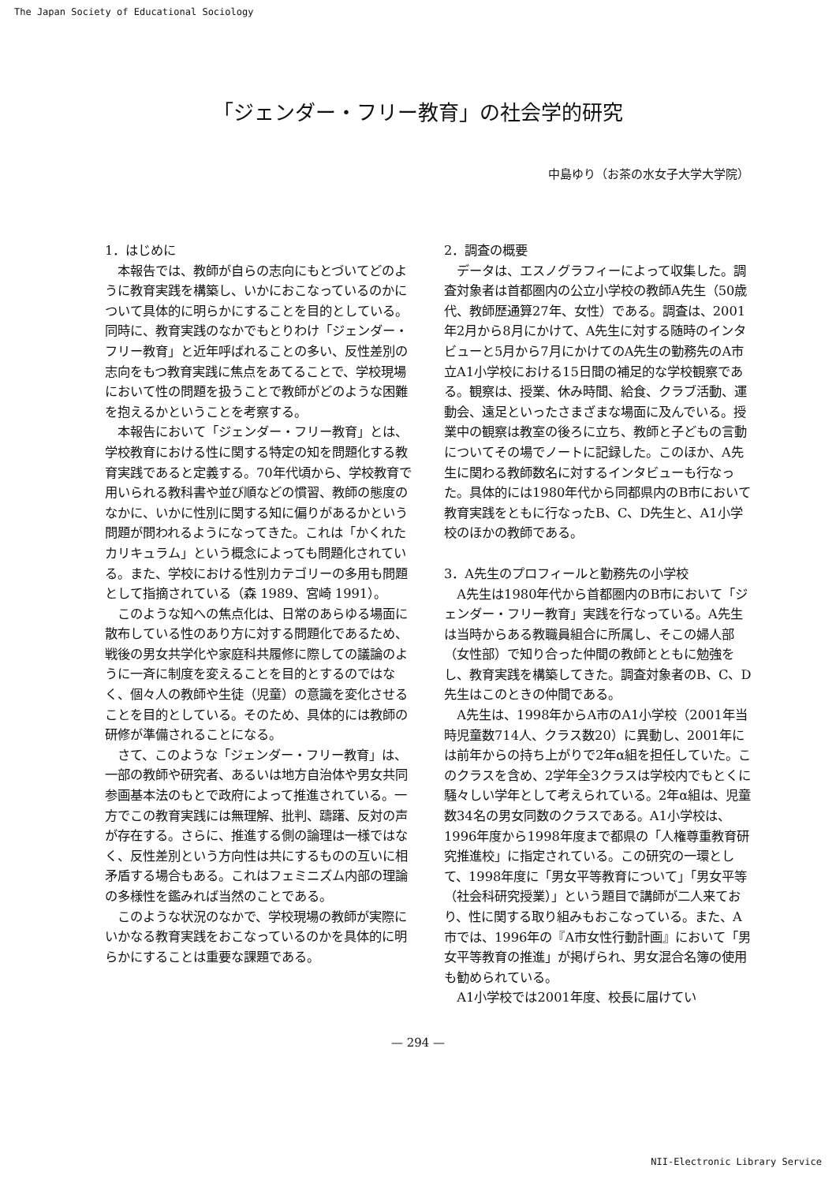The Japan Society of Educational Sociology
「ジェンダー・フリー教育」の社会学的研究
中島ゆり（お茶の水女子大学大学院）
1．はじめに
本報告では、教師が自らの志向にもとづいてどのように教育実践を構築し、いかにおこなっているのかについて具体的に明らかにすることを目的としている。同時に、教育実践のなかでもとりわけ「ジェンダー・フリー教育」と近年呼ばれることの多い、反性差別の志向をもつ教育実践に焦点をあてることで、学校現場において性の問題を扱うことで教師がどのような困難を抱えるかということを考察する。
本報告において「ジェンダー・フリー教育」とは、学校教育における性に関する特定の知を問題化する教育実践であると定義する。70年代頃から、学校教育で用いられる教科書や並び順などの慣習、教師の態度のなかに、いかに性別に関する知に偏りがあるかという問題が問われるようになってきた。これは「かくれたカリキュラム」という概念によっても問題化されている。また、学校における性別カテゴリーの多用も問題として指摘されている（森 1989、宮崎 1991）。
このような知への焦点化は、日常のあらゆる場面に散布している性のあり方に対する問題化であるため、戦後の男女共学化や家庭科共履修に際しての議論のように一斉に制度を変えることを目的とするのではなく、個々人の教師や生徒（児童）の意識を変化させることを目的としている。そのため、具体的には教師の研修が準備されることになる。
さて、このような「ジェンダー・フリー教育」は、一部の教師や研究者、あるいは地方自治体や男女共同参画基本法のもとで政府によって推進されている。一方でこの教育実践には無理解、批判、躊躇、反対の声が存在する。さらに、推進する側の論理は一様ではなく、反性差別という方向性は共にするものの互いに相矛盾する場合もある。これはフェミニズム内部の理論の多様性を鑑みれば当然のことである。
このような状況のなかで、学校現場の教師が実際にいかなる教育実践をおこなっているのかを具体的に明らかにすることは重要な課題である。
2．調査の概要
データは、エスノグラフィーによって収集した。調査対象者は首都圏内の公立小学校の教師A先生（50歳代、教師歴通算27年、女性）である。調査は、2001年2月から8月にかけて、A先生に対する随時のインタビューと5月から7月にかけてのA先生の勤務先のA市立A1小学校における15日間の補足的な学校観察である。観察は、授業、休み時間、給食、クラブ活動、運動会、遠足といったさまざまな場面に及んでいる。授業中の観察は教室の後ろに立ち、教師と子どもの言動についてその場でノートに記録した。このほか、A先生に関わる教師数名に対するインタビューも行なった。具体的には1980年代から同都県内のB市において教育実践をともに行なったB、C、D先生と、A1小学校のほかの教師である。
3．A先生のプロフィールと勤務先の小学校
A先生は1980年代から首都圏内のB市において「ジェンダー・フリー教育」実践を行なっている。A先生は当時からある教職員組合に所属し、そこの婦人部（女性部）で知り合った仲間の教師とともに勉強をし、教育実践を構築してきた。調査対象者のB、C、D先生はこのときの仲間である。
A先生は、1998年からA市のA1小学校（2001年当時児童数714人、クラス数20）に異動し、2001年には前年からの持ち上がりで2年α組を担任していた。このクラスを含め、2学年全3クラスは学校内でもとくに騒々しい学年として考えられている。2年α組は、児童数34名の男女同数のクラスである。A1小学校は、1996年度から1998年度まで都県の「人権尊重教育研究推進校」に指定されている。この研究の一環として、1998年度に「男女平等教育について」「男女平等（社会科研究授業）」という題目で講師が二人来ており、性に関する取り組みもおこなっている。また、A市では、1996年の『A市女性行動計画』において「男女平等教育の推進」が掲げられ、男女混合名簿の使用も勧められている。
A1小学校では2001年度、校長に届けてい
— 294 —
NII-Electronic Library Service